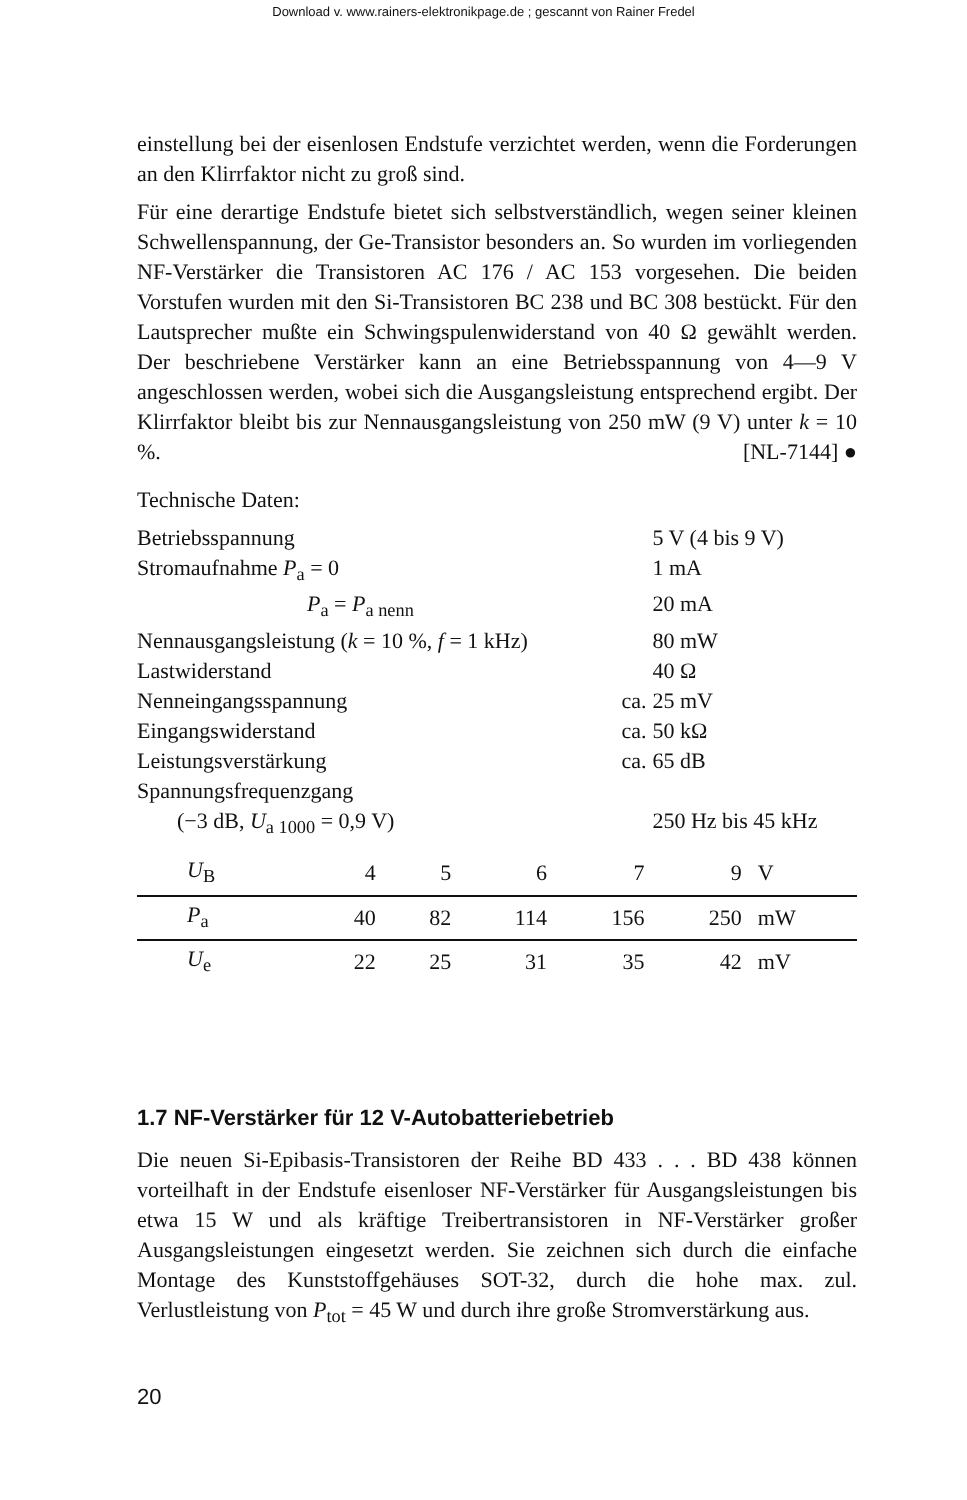Download v. www.rainers-elektronikpage.de ; gescannt von Rainer Fredel
einstellung bei der eisenlosen Endstufe verzichtet werden, wenn die Forderungen an den Klirrfaktor nicht zu groß sind.
Für eine derartige Endstufe bietet sich selbstverständlich, wegen seiner kleinen Schwellenspannung, der Ge-Transistor besonders an. So wurden im vorliegenden NF-Verstärker die Transistoren AC 176 / AC 153 vorgesehen. Die beiden Vorstufen wurden mit den Si-Transistoren BC 238 und BC 308 bestückt. Für den Lautsprecher mußte ein Schwingspulenwiderstand von 40 Ω gewählt werden. Der beschriebene Verstärker kann an eine Betriebsspannung von 4—9 V angeschlossen werden, wobei sich die Ausgangsleistung entsprechend ergibt. Der Klirrfaktor bleibt bis zur Nennausgangsleistung von 250 mW (9 V) unter k = 10 %. [NL-7144] ●
Technische Daten:
| Betriebsspannung | | 5 V (4 bis 9 V) |
| Stromaufnahme P<sub>a</sub> = 0 | | 1 mA |
| P<sub>a</sub> = P<sub>a nenn</sub> | | 20 mA |
| Nennausgangsleistung ( k = 10 %, f = 1 kHz) | | 80 mW |
| Lastwiderstand | | 40 Ω |
| Nenneingangsspannung | ca. | 25 mV |
| Eingangswiderstand | ca. | 50 kΩ |
| Leistungsverstärkung | ca. | 65 dB |
| Spannungsfrequenzgang | | |
| (−3 dB, U<sub>a 1000</sub> = 0,9 V) | | 250 Hz bis 45 kHz |
| U<sub>B</sub> | 4 | 5 | 6 | 7 | 9 | V |
| P<sub>a</sub> | 40 | 82 | 114 | 156 | 250 | mW |
| U<sub>e</sub> | 22 | 25 | 31 | 35 | 42 | mV |
1.7 NF-Verstärker für 12 V-Autobatteriebetrieb
Die neuen Si-Epibasis-Transistoren der Reihe BD 433 . . . BD 438 können vorteilhaft in der Endstufe eisenloser NF-Verstärker für Ausgangsleistungen bis etwa 15 W und als kräftige Treibertransistoren in NF-Verstärker großer Ausgangsleistungen eingesetzt werden. Sie zeichnen sich durch die einfache Montage des Kunststoffgehäuses SOT-32, durch die hohe max. zul. Verlustleistung von P<sub>tot</sub> = 45 W und durch ihre große Stromverstärkung aus.
20